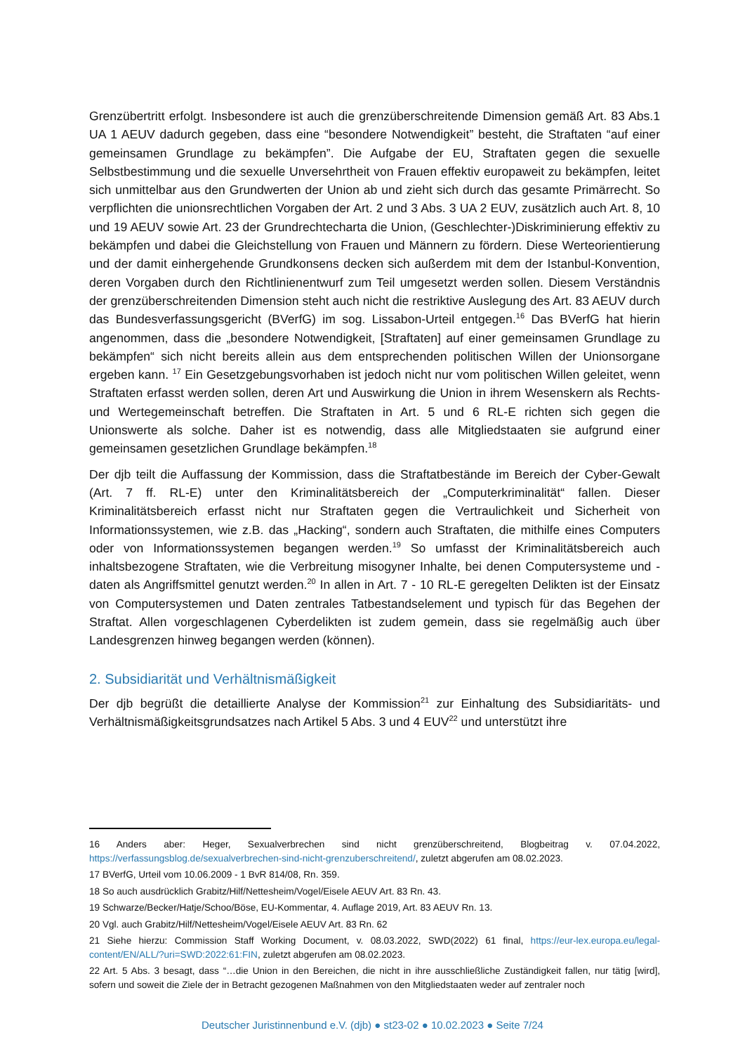Grenzübertritt erfolgt. Insbesondere ist auch die grenzüberschreitende Dimension gemäß Art. 83 Abs.1 UA 1 AEUV dadurch gegeben, dass eine “besondere Notwendigkeit” besteht, die Straftaten “auf einer gemeinsamen Grundlage zu bekämpfen”. Die Aufgabe der EU, Straftaten gegen die sexuelle Selbstbestimmung und die sexuelle Unversehrtheit von Frauen effektiv europaweit zu bekämpfen, leitet sich unmittelbar aus den Grundwerten der Union ab und zieht sich durch das gesamte Primärrecht. So verpflichten die unionsrechtlichen Vorgaben der Art. 2 und 3 Abs. 3 UA 2 EUV, zusätzlich auch Art. 8, 10 und 19 AEUV sowie Art. 23 der Grundrechtecharta die Union, (Geschlechter-)Diskriminierung effektiv zu bekämpfen und dabei die Gleichstellung von Frauen und Männern zu fördern. Diese Werteorientierung und der damit einhergehende Grundkonsens decken sich außerdem mit dem der Istanbul-Konvention, deren Vorgaben durch den Richtlinienentwurf zum Teil umgesetzt werden sollen. Diesem Verständnis der grenzüberschreitenden Dimension steht auch nicht die restriktive Auslegung des Art. 83 AEUV durch das Bundesverfassungsgericht (BVerfG) im sog. Lissabon-Urteil entgegen.<sup>16</sup> Das BVerfG hat hierin angenommen, dass die „besondere Notwendigkeit, [Straftaten] auf einer gemeinsamen Grundlage zu bekämpfen“ sich nicht bereits allein aus dem entsprechenden politischen Willen der Unionsorgane ergeben kann. <sup>17</sup> Ein Gesetzgebungsvorhaben ist jedoch nicht nur vom politischen Willen geleitet, wenn Straftaten erfasst werden sollen, deren Art und Auswirkung die Union in ihrem Wesenskern als Rechts- und Wertegemeinschaft betreffen. Die Straftaten in Art. 5 und 6 RL-E richten sich gegen die Unionswerte als solche. Daher ist es notwendig, dass alle Mitgliedstaaten sie aufgrund einer gemeinsamen gesetzlichen Grundlage bekämpfen.<sup>18</sup>
Der djb teilt die Auffassung der Kommission, dass die Straftatbestände im Bereich der Cyber-Gewalt (Art. 7 ff. RL-E) unter den Kriminalitätsbereich der „Computerkriminalität“ fallen. Dieser Kriminalitätsbereich erfasst nicht nur Straftaten gegen die Vertraulichkeit und Sicherheit von Informationssystemen, wie z.B. das „Hacking“, sondern auch Straftaten, die mithilfe eines Computers oder von Informationssystemen begangen werden.<sup>19</sup> So umfasst der Kriminalitätsbereich auch inhaltsbezogene Straftaten, wie die Verbreitung misogyner Inhalte, bei denen Computersysteme und -daten als Angriffsmittel genutzt werden.<sup>20</sup> In allen in Art. 7 - 10 RL-E geregelten Delikten ist der Einsatz von Computersystemen und Daten zentrales Tatbestandselement und typisch für das Begehen der Straftat. Allen vorgeschlagenen Cyberdelikten ist zudem gemein, dass sie regelmäßig auch über Landesgrenzen hinweg begangen werden (können).
2. Subsidiarität und Verhältnismäßigkeit
Der djb begrüßt die detaillierte Analyse der Kommission<sup>21</sup> zur Einhaltung des Subsidiaritäts- und Verhältnismäßigkeitsgrundsatzes nach Artikel 5 Abs. 3 und 4 EUV<sup>22</sup> und unterstützt ihre
16 Anders aber: Heger, Sexualverbrechen sind nicht grenzüberschreitend, Blogbeitrag v. 07.04.2022, https://verfassungsblog.de/sexualverbrechen-sind-nicht-grenzuberschreitend/, zuletzt abgerufen am 08.02.2023.
17 BVerfG, Urteil vom 10.06.2009 - 1 BvR 814/08, Rn. 359.
18 So auch ausdrücklich Grabitz/Hilf/Nettesheim/Vogel/Eisele AEUV Art. 83 Rn. 43.
19 Schwarze/Becker/Hatje/Schoo/Böse, EU-Kommentar, 4. Auflage 2019, Art. 83 AEUV Rn. 13.
20 Vgl. auch Grabitz/Hilf/Nettesheim/Vogel/Eisele AEUV Art. 83 Rn. 62
21 Siehe hierzu: Commission Staff Working Document, v. 08.03.2022, SWD(2022) 61 final, https://eur-lex.europa.eu/legal-content/EN/ALL/?uri=SWD:2022:61:FIN, zuletzt abgerufen am 08.02.2023.
22 Art. 5 Abs. 3 besagt, dass “…die Union in den Bereichen, die nicht in ihre ausschließliche Zuständigkeit fallen, nur tätig [wird], sofern und soweit die Ziele der in Betracht gezogenen Maßnahmen von den Mitgliedstaaten weder auf zentraler noch
Deutscher Juristinnenbund e.V. (djb) ● st23-02 ● 10.02.2023 ● Seite 7/24